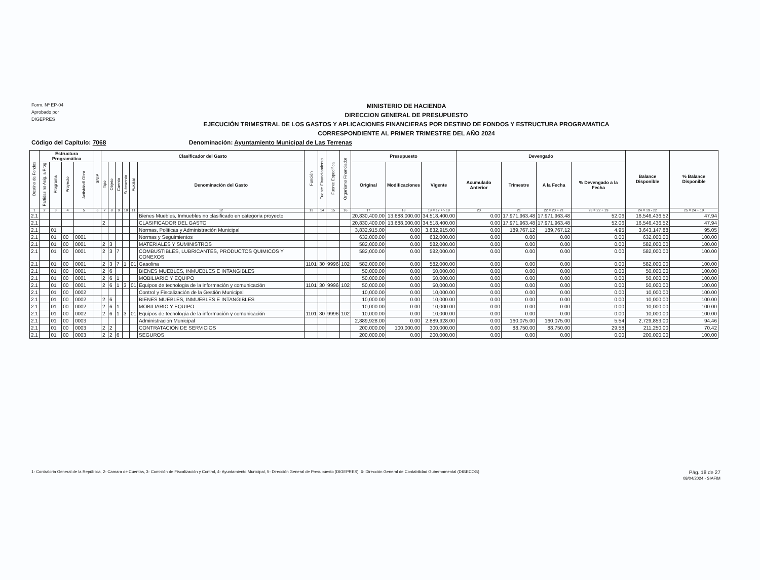Form. Nº EP-04
Aprobado por
DIGEPRES
MINISTERIO DE HACIENDA
DIRECCION GENERAL DE PRESUPUESTO
EJECUCIÓN TRIMESTRAL DE LOS GASTOS Y APLICACIONES FINANCIERAS POR DESTINO DE FONDOS Y ESTRUCTURA PROGRAMATICA
CORRESPONDIENTE AL PRIMER TRIMESTRE DEL AÑO 2024
Código del Capítulo: 7068 Denominación: Ayuntamiento Municipal de Las Terrenas
| Destino de Fondos | Estructura Programática | | | | SNIP | Clasificador del Gasto | | | | | | Función | Fuente Financiamiento | Fuente Específica | Organismo Financiador | Presupuesto | | | Devengado | | | | Balance Disponible | % Balance Disponible |
| --- | --- | --- | --- | --- | --- | --- | --- | --- | --- | --- | --- | --- | --- | --- | --- | --- | --- | --- | --- | --- | --- | --- | --- | --- |
| | Partidas no Asig. a Prog | Programa | Proyecto | Actividad/ Obra | | Tipo | Objeto | Cuenta | Subcuenta | Auxiliar | Denominación del Gasto | | | | | Original | Modificaciones | Vigente | Acumulado Anterior | Trimestre | A la Fecha | % Devengado a la Fecha | | |
| 1 | 2 | 3 | 4 | 5 | 6 | 7 | 8 | 9 | 10 | 11 | 12 | 13 | 14 | 15 | 16 | 17 | 18 | 19 = 17 +/- 18 | 20 | 21 | 22 = 20 + 21 | 23 = 22 ÷ 19 | 24 = 19 - 22 | 25 = 24 ÷ 19 |
| 2.1 | | | | | | | | | | | Bienes Muebles, Inmuebles no clasificado en categoria proyecto | | | | | 20,830,400.00 | 13,688,000.00 | 34,518,400.00 | 0.00 | 17,971,963.48 | 17,971,963.48 | 52.06 | 16,546,436.52 | 47.94 |
| 2.1 | | | | | | 2 | | | | | CLASIFICADOR DEL GASTO | | | | | 20,830,400.00 | 13,688,000.00 | 34,518,400.00 | 0.00 | 17,971,963.48 | 17,971,963.48 | 52.06 | 16,546,436.52 | 47.94 |
| 2.1 | | 01 | | | | | | | | | Normas, Politicas y Administración Municipal | | | | | 3,832,915.00 | 0.00 | 3,832,915.00 | 0.00 | 189,767.12 | 189,767.12 | 4.95 | 3,643,147.88 | 95.05 |
| 2.1 | | 01 | 00 | 0001 | | | | | | | Normas y Seguimientos | | | | | 632,000.00 | 0.00 | 632,000.00 | 0.00 | 0.00 | 0.00 | 0.00 | 632,000.00 | 100.00 |
| 2.1 | | 01 | 00 | 0001 | | 2 | 3 | | | | MATERIALES Y SUMINISTROS | | | | | 582,000.00 | 0.00 | 582,000.00 | 0.00 | 0.00 | 0.00 | 0.00 | 582,000.00 | 100.00 |
| 2.1 | | 01 | 00 | 0001 | | 2 | 3 | 7 | | | COMBUSTIBLES, LUBRICANTES, PRODUCTOS QUIMICOS Y CONEXOS | | | | | 582,000.00 | 0.00 | 582,000.00 | 0.00 | 0.00 | 0.00 | 0.00 | 582,000.00 | 100.00 |
| 2.1 | | 01 | 00 | 0001 | | 2 | 3 | 7 | 1 | 01 | Gasolina | 1101 | 30 | 9996 | 102 | 582,000.00 | 0.00 | 582,000.00 | 0.00 | 0.00 | 0.00 | 0.00 | 582,000.00 | 100.00 |
| 2.1 | | 01 | 00 | 0001 | | 2 | 6 | | | | BIENES MUEBLES, INMUEBLES E INTANGIBLES | | | | | 50,000.00 | 0.00 | 50,000.00 | 0.00 | 0.00 | 0.00 | 0.00 | 50,000.00 | 100.00 |
| 2.1 | | 01 | 00 | 0001 | | 2 | 6 | 1 | | | MOBILIARIO Y EQUIPO | | | | | 50,000.00 | 0.00 | 50,000.00 | 0.00 | 0.00 | 0.00 | 0.00 | 50,000.00 | 100.00 |
| 2.1 | | 01 | 00 | 0001 | | 2 | 6 | 1 | 3 | 01 | Equipos de tecnologia de la información y comunicación | 1101 | 30 | 9996 | 102 | 50,000.00 | 0.00 | 50,000.00 | 0.00 | 0.00 | 0.00 | 0.00 | 50,000.00 | 100.00 |
| 2.1 | | 01 | 00 | 0002 | | | | | | | Control y Fiscalización de la Gestión Municipal | | | | | 10,000.00 | 0.00 | 10,000.00 | 0.00 | 0.00 | 0.00 | 0.00 | 10,000.00 | 100.00 |
| 2.1 | | 01 | 00 | 0002 | | 2 | 6 | | | | BIENES MUEBLES, INMUEBLES E INTANGIBLES | | | | | 10,000.00 | 0.00 | 10,000.00 | 0.00 | 0.00 | 0.00 | 0.00 | 10,000.00 | 100.00 |
| 2.1 | | 01 | 00 | 0002 | | 2 | 6 | 1 | | | MOBILIARIO Y EQUIPO | | | | | 10,000.00 | 0.00 | 10,000.00 | 0.00 | 0.00 | 0.00 | 0.00 | 10,000.00 | 100.00 |
| 2.1 | | 01 | 00 | 0002 | | 2 | 6 | 1 | 3 | 01 | Equipos de tecnologia de la información y comunicación | 1101 | 30 | 9996 | 102 | 10,000.00 | 0.00 | 10,000.00 | 0.00 | 0.00 | 0.00 | 0.00 | 10,000.00 | 100.00 |
| 2.1 | | 01 | 00 | 0003 | | | | | | | Administración Municipal | | | | | 2,889,928.00 | 0.00 | 2,889,928.00 | 0.00 | 160,075.00 | 160,075.00 | 5.54 | 2,729,853.00 | 94.46 |
| 2.1 | | 01 | 00 | 0003 | | 2 | 2 | | | | CONTRATACIÓN DE SERVICIOS | | | | | 200,000.00 | 100,000.00 | 300,000.00 | 0.00 | 88,750.00 | 88,750.00 | 29.58 | 211,250.00 | 70.42 |
| 2.1 | | 01 | 00 | 0003 | | 2 | 2 | 6 | | | SEGUROS | | | | | 200,000.00 | 0.00 | 200,000.00 | 0.00 | 0.00 | 0.00 | 0.00 | 200,000.00 | 100.00 |
Pág. 18 de 27
08/04/2024 - SIAFIM
1- Contraloria General de la República, 2- Camara de Cuentas, 3- Comisión de Fiscalización y Control, 4- Ayuntamiento Municipal, 5- Dirección General de Presupuesto (DIGEPRES), 6- Dirección General de Contabilidad Gubernamental (DIGECOG)